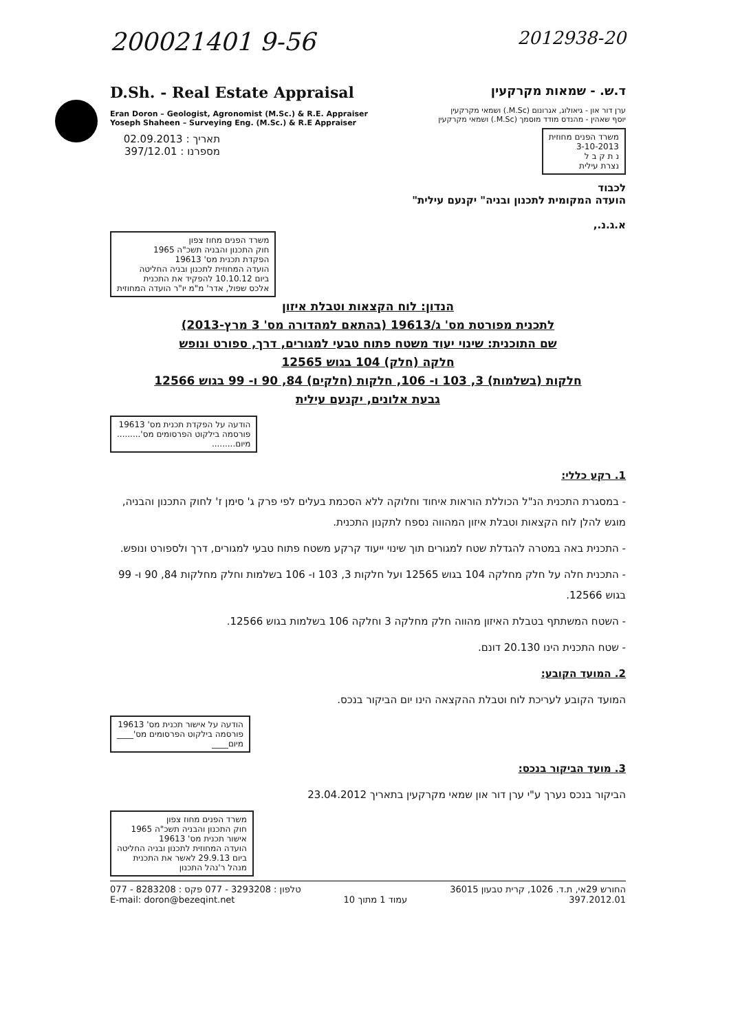200021401 9-56
2012938-20
D.Sh. - Real Estate Appraisal
Eran Doron – Geologist, Agronomist (M.Sc.) & R.E. Appraiser
Yoseph Shaheen – Surveying Eng. (M.Sc.) & R.E Appraiser
תאריך : 02.09.2013
מספרנו : 397/12.01
ד.ש. - שמאות מקרקעין
ערן דור און - גיאולוג, אגרונום (M.Sc.) ושמאי מקרקעין
יוסף שאהין - מהנדס מודד מוסמך (M.Sc.) ושמאי מקרקעין
משרד הפנים מחוזית
3-10-2013
נ ת ק ב ל
נצרת עילית
לכבוד
הועדה המקומית לתכנון ובניה" יקנעם עילית"
א.ג.נ.,
משרד הפנים מחוז צפון
חוק התכנון והבניה תשכ"ה 1965
הפקדת תכנית מס' 19613
הועדה המחוזית לתכנון ובניה החליטה
ביום 10.10.12 להפקיד את התכנית
אלכס שפול, אדר' מ"מ יו"ר הועדה המחוזית
הנדון: לוח הקצאות וטבלת איזון
לתכנית מפורטת מס' ג/19613 (בהתאם למהדורה מס' 3 מרץ-2013)
שם התוכנית: שינוי יעוד משטח פתוח טבעי למגורים, דרך, ספורט ונופש
חלקה (חלק) 104 בגוש 12565
חלקות (בשלמות) 3, 103 ו- 106, חלקות (חלקים) 84, 90 ו- 99 בגוש 12566
גבעת אלונים, יקנעם עילית
הודעה על הפקדת תכנית מס' 19613
פורסמה בילקוט הפרסומים מס'.........
מיום.........
1. רקע כללי:
- במסגרת התכנית הנ"ל הכוללת הוראות איחוד וחלוקה ללא הסכמת בעלים לפי פרק ג' סימן ז' לחוק התכנון והבניה, מוגש להלן לוח הקצאות וטבלת איזון המהווה נספח לתקנון התכנית.
- התכנית באה במטרה להגדלת שטח למגורים תוך שינוי ייעוד קרקע משטח פתוח טבעי למגורים, דרך ולספורט ונופש.
- התכנית חלה על חלק מחלקה 104 בגוש 12565 ועל חלקות 3, 103 ו- 106 בשלמות וחלק מחלקות 84, 90 ו- 99 בגוש 12566.
- השטח המשתתף בטבלת האיזון מהווה חלק מחלקה 3 וחלקה 106 בשלמות בגוש 12566.
- שטח התכנית הינו 20.130 דונם.
2. המועד הקובע:
המועד הקובע לעריכת לוח וטבלת ההקצאה הינו יום הביקור בנכס.
הודעה על אישור תכנית מס' 19613
פורסמה בילקוט הפרסומים מס'____
מיום____
3. מועד הביקור בנכס:
הביקור בנכס נערך ע"י ערן דור און שמאי מקרקעין בתאריך 23.04.2012
משרד הפנים מחוז צפון
חוק התכנון והבניה תשכ"ה 1965
אישור תכנית מס' 19613
הועדה המחוזית לתכנון ובניה החליטה
ביום 29.9.13 לאשר את התכנית
מנהל ר'נהל התכנון
טלפון : 3293208 - 077 פקס : 8283208 - 077
E-mail: doron@bezeqint.net
עמוד 1 מתוך 10 החורש 29אי, ת.ד. 1026, קרית טבעון 36015
397.2012.01